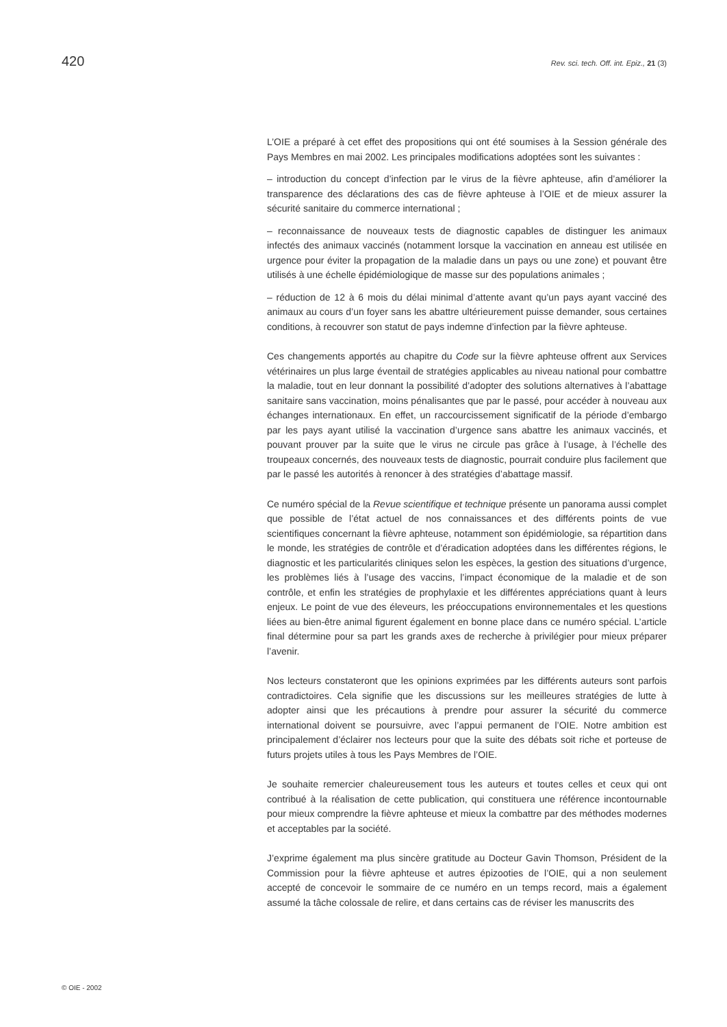420 Rev. sci. tech. Off. int. Epiz., 21 (3)
L’OIE a préparé à cet effet des propositions qui ont été soumises à la Session générale des Pays Membres en mai 2002. Les principales modifications adoptées sont les suivantes :
– introduction du concept d’infection par le virus de la fièvre aphteuse, afin d’améliorer la transparence des déclarations des cas de fièvre aphteuse à l’OIE et de mieux assurer la sécurité sanitaire du commerce international ;
– reconnaissance de nouveaux tests de diagnostic capables de distinguer les animaux infectés des animaux vaccinés (notamment lorsque la vaccination en anneau est utilisée en urgence pour éviter la propagation de la maladie dans un pays ou une zone) et pouvant être utilisés à une échelle épidémiologique de masse sur des populations animales ;
– réduction de 12 à 6 mois du délai minimal d’attente avant qu’un pays ayant vacciné des animaux au cours d’un foyer sans les abattre ultérieurement puisse demander, sous certaines conditions, à recouvrer son statut de pays indemne d’infection par la fièvre aphteuse.
Ces changements apportés au chapitre du Code sur la fièvre aphteuse offrent aux Services vétérinaires un plus large éventail de stratégies applicables au niveau national pour combattre la maladie, tout en leur donnant la possibilité d’adopter des solutions alternatives à l’abattage sanitaire sans vaccination, moins pénalisantes que par le passé, pour accéder à nouveau aux échanges internationaux. En effet, un raccourcissement significatif de la période d’embargo par les pays ayant utilisé la vaccination d’urgence sans abattre les animaux vaccinés, et pouvant prouver par la suite que le virus ne circule pas grâce à l’usage, à l’échelle des troupeaux concernés, des nouveaux tests de diagnostic, pourrait conduire plus facilement que par le passé les autorités à renoncer à des stratégies d’abattage massif.
Ce numéro spécial de la Revue scientifique et technique présente un panorama aussi complet que possible de l’état actuel de nos connaissances et des différents points de vue scientifiques concernant la fièvre aphteuse, notamment son épidémiologie, sa répartition dans le monde, les stratégies de contrôle et d’éradication adoptées dans les différentes régions, le diagnostic et les particularités cliniques selon les espèces, la gestion des situations d’urgence, les problèmes liés à l’usage des vaccins, l’impact économique de la maladie et de son contrôle, et enfin les stratégies de prophylaxie et les différentes appréciations quant à leurs enjeux. Le point de vue des éleveurs, les préoccupations environnementales et les questions liées au bien-être animal figurent également en bonne place dans ce numéro spécial. L’article final détermine pour sa part les grands axes de recherche à privilégier pour mieux préparer l’avenir.
Nos lecteurs constateront que les opinions exprimées par les différents auteurs sont parfois contradictoires. Cela signifie que les discussions sur les meilleures stratégies de lutte à adopter ainsi que les précautions à prendre pour assurer la sécurité du commerce international doivent se poursuivre, avec l’appui permanent de l’OIE. Notre ambition est principalement d’éclairer nos lecteurs pour que la suite des débats soit riche et porteuse de futurs projets utiles à tous les Pays Membres de l’OIE.
Je souhaite remercier chaleureusement tous les auteurs et toutes celles et ceux qui ont contribué à la réalisation de cette publication, qui constituera une référence incontournable pour mieux comprendre la fièvre aphteuse et mieux la combattre par des méthodes modernes et acceptables par la société.
J’exprime également ma plus sincère gratitude au Docteur Gavin Thomson, Président de la Commission pour la fièvre aphteuse et autres épizooties de l’OIE, qui a non seulement accepté de concevoir le sommaire de ce numéro en un temps record, mais a également assumé la tâche colossale de relire, et dans certains cas de réviser les manuscrits des
© OIE - 2002